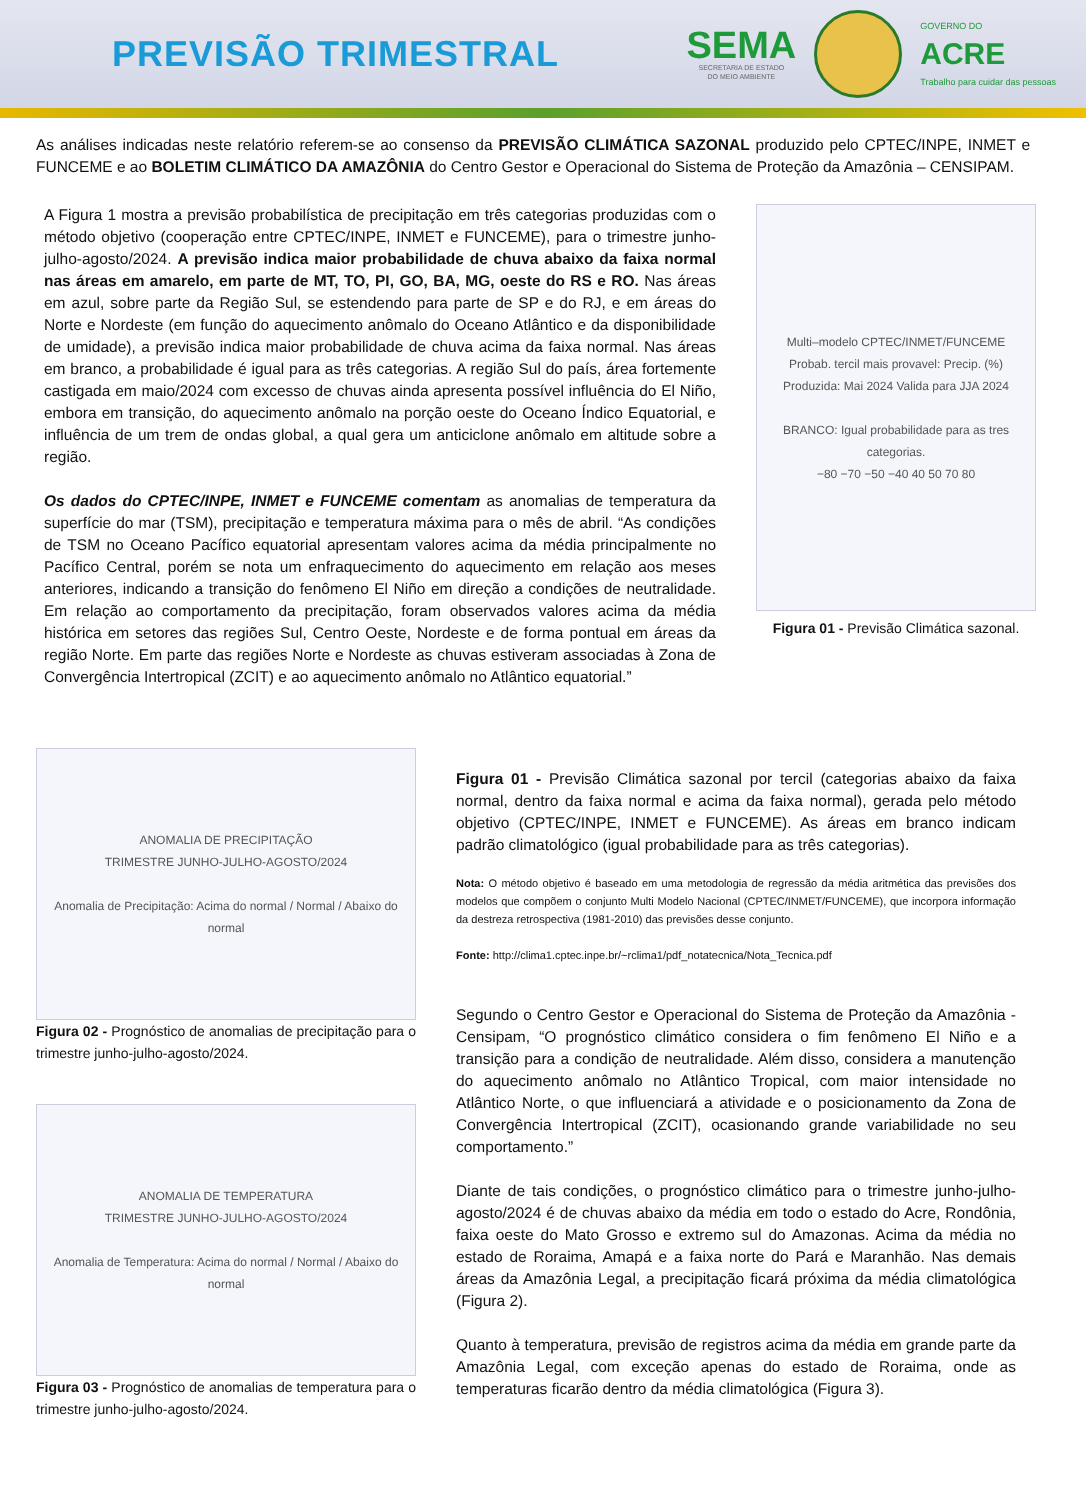PREVISÃO TRIMESTRAL
SEMA
SECRETARIA DE ESTADO
DO MEIO AMBIENTE
GOVERNO DO
ACRE
Trabalho para cuidar das pessoas
As análises indicadas neste relatório referem-se ao consenso da PREVISÃO CLIMÁTICA SAZONAL produzido pelo CPTEC/INPE, INMET e FUNCEME e ao BOLETIM CLIMÁTICO DA AMAZÔNIA do Centro Gestor e Operacional do Sistema de Proteção da Amazônia – CENSIPAM.
A Figura 1 mostra a previsão probabilística de precipitação em três categorias produzidas com o método objetivo (cooperação entre CPTEC/INPE, INMET e FUNCEME), para o trimestre junho-julho-agosto/2024. A previsão indica maior probabilidade de chuva abaixo da faixa normal nas áreas em amarelo, em parte de MT, TO, PI, GO, BA, MG, oeste do RS e RO. Nas áreas em azul, sobre parte da Região Sul, se estendendo para parte de SP e do RJ, e em áreas do Norte e Nordeste (em função do aquecimento anômalo do Oceano Atlântico e da disponibilidade de umidade), a previsão indica maior probabilidade de chuva acima da faixa normal. Nas áreas em branco, a probabilidade é igual para as três categorias. A região Sul do país, área fortemente castigada em maio/2024 com excesso de chuvas ainda apresenta possível influência do El Niño, embora em transição, do aquecimento anômalo na porção oeste do Oceano Índico Equatorial, e influência de um trem de ondas global, a qual gera um anticiclone anômalo em altitude sobre a região.
Os dados do CPTEC/INPE, INMET e FUNCEME comentam as anomalias de temperatura da superfície do mar (TSM), precipitação e temperatura máxima para o mês de abril. “As condições de TSM no Oceano Pacífico equatorial apresentam valores acima da média principalmente no Pacífico Central, porém se nota um enfraquecimento do aquecimento em relação aos meses anteriores, indicando a transição do fenômeno El Niño em direção a condições de neutralidade. Em relação ao comportamento da precipitação, foram observados valores acima da média histórica em setores das regiões Sul, Centro Oeste, Nordeste e de forma pontual em áreas da região Norte. Em parte das regiões Norte e Nordeste as chuvas estiveram associadas à Zona de Convergência Intertropical (ZCIT) e ao aquecimento anômalo no Atlântico equatorial.”
Multi–modelo CPTEC/INMET/FUNCEME
Probab. tercil mais provavel: Precip. (%)
Produzida: Mai 2024 Valida para JJA 2024
BRANCO: Igual probabilidade para as tres categorias.
−80 −70 −50 −40 40 50 70 80
Figura 01 - Previsão Climática sazonal.
ANOMALIA DE PRECIPITAÇÃO
TRIMESTRE JUNHO-JULHO-AGOSTO/2024
Anomalia de Precipitação: Acima do normal / Normal / Abaixo do normal
Figura 02 - Prognóstico de anomalias de precipitação para o trimestre junho-julho-agosto/2024.
ANOMALIA DE TEMPERATURA
TRIMESTRE JUNHO-JULHO-AGOSTO/2024
Anomalia de Temperatura: Acima do normal / Normal / Abaixo do normal
Figura 03 - Prognóstico de anomalias de temperatura para o trimestre junho-julho-agosto/2024.
Figura 01 - Previsão Climática sazonal por tercil (categorias abaixo da faixa normal, dentro da faixa normal e acima da faixa normal), gerada pelo método objetivo (CPTEC/INPE, INMET e FUNCEME). As áreas em branco indicam padrão climatológico (igual probabilidade para as três categorias).
Nota: O método objetivo é baseado em uma metodologia de regressão da média aritmética das previsões dos modelos que compõem o conjunto Multi Modelo Nacional (CPTEC/INMET/FUNCEME), que incorpora informação da destreza retrospectiva (1981-2010) das previsões desse conjunto.
Fonte: http://clima1.cptec.inpe.br/~rclima1/pdf_notatecnica/Nota_Tecnica.pdf
Segundo o Centro Gestor e Operacional do Sistema de Proteção da Amazônia - Censipam, “O prognóstico climático considera o fim fenômeno El Niño e a transição para a condição de neutralidade. Além disso, considera a manutenção do aquecimento anômalo no Atlântico Tropical, com maior intensidade no Atlântico Norte, o que influenciará a atividade e o posicionamento da Zona de Convergência Intertropical (ZCIT), ocasionando grande variabilidade no seu comportamento.”
Diante de tais condições, o prognóstico climático para o trimestre junho-julho-agosto/2024 é de chuvas abaixo da média em todo o estado do Acre, Rondônia, faixa oeste do Mato Grosso e extremo sul do Amazonas. Acima da média no estado de Roraima, Amapá e a faixa norte do Pará e Maranhão. Nas demais áreas da Amazônia Legal, a precipitação ficará próxima da média climatológica (Figura 2).
Quanto à temperatura, previsão de registros acima da média em grande parte da Amazônia Legal, com exceção apenas do estado de Roraima, onde as temperaturas ficarão dentro da média climatológica (Figura 3).